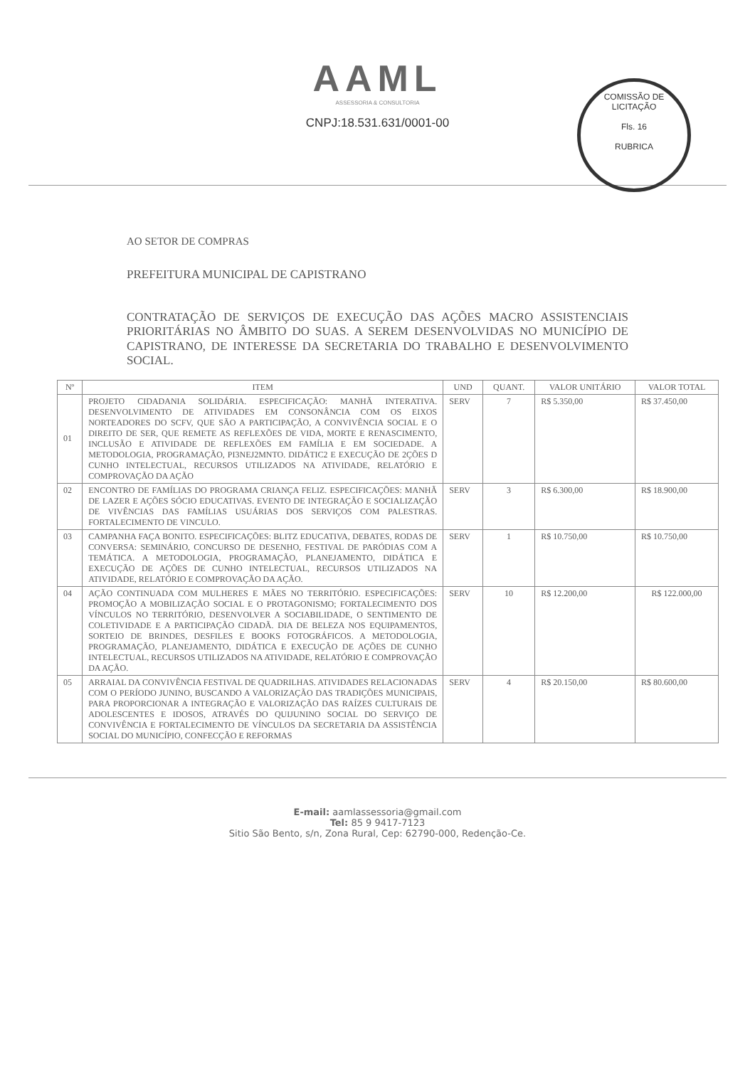AAML
ASSESSORIA & CONSULTORIA
CNPJ:18.531.631/0001-00
COMISSÃO DE LICITAÇÃO
Fls. 16
RUBRICA
AO SETOR DE COMPRAS
PREFEITURA MUNICIPAL DE CAPISTRANO
CONTRATAÇÃO DE SERVIÇOS DE EXECUÇÃO DAS AÇÕES MACRO ASSISTENCIAIS PRIORITÁRIAS NO ÂMBITO DO SUAS. A SEREM DESENVOLVIDAS NO MUNICÍPIO DE CAPISTRANO, DE INTERESSE DA SECRETARIA DO TRABALHO E DESENVOLVIMENTO SOCIAL.
| Nº | ITEM | UND | QUANT. | VALOR UNITÁRIO | VALOR TOTAL |
| --- | --- | --- | --- | --- | --- |
| 01 | PROJETO CIDADANIA SOLIDÁRIA. ESPECIFICAÇÃO: MANHÃ INTERATIVA. DESENVOLVIMENTO DE ATIVIDADES EM CONSONÂNCIA COM OS EIXOS NORTEADORES DO SCFV, QUE SÃO A PARTICIPAÇÃO, A CONVIVÊNCIA SOCIAL E O DIREITO DE SER, QUE REMETE AS REFLEXÕES DE VIDA, MORTE E RENASCIMENTO, INCLUSÃO E ATIVIDADE DE REFLEXÕES EM FAMÍLIA E EM SOCIEDADE. A METODOLOGIA, PROGRAMAÇÃO, PI3NEJ2MNTO. DIDÁTIC2 E EXECUÇÃO DE 2ÇÕES D CUNHO INTELECTUAL, RECURSOS UTILIZADOS NA ATIVIDADE, RELATÓRIO E COMPROVAÇÃO DA AÇÃO | SERV | 7 | R$ 5.350,00 | R$ 37.450,00 |
| 02 | ENCONTRO DE FAMÍLIAS DO PROGRAMA CRIANÇA FELIZ. ESPECIFICAÇÕES: MANHÃ DE LAZER E AÇÕES SÓCIO EDUCATIVAS. EVENTO DE INTEGRAÇÃO E SOCIALIZAÇÃO DE VIVÊNCIAS DAS FAMÍLIAS USUÁRIAS DOS SERVIÇOS COM PALESTRAS. FORTALECIMENTO DE VINCULO. | SERV | 3 | R$ 6.300,00 | R$ 18.900,00 |
| 03 | CAMPANHA FAÇA BONITO. ESPECIFICAÇÕES: BLITZ EDUCATIVA, DEBATES, RODAS DE CONVERSA: SEMINÁRIO, CONCURSO DE DESENHO, FESTIVAL DE PARÓDIAS COM A TEMÁTICA. A METODOLOGIA, PROGRAMAÇÃO, PLANEJAMENTO, DIDÁTICA E EXECUÇÃO DE AÇÕES DE CUNHO INTELECTUAL, RECURSOS UTILIZADOS NA ATIVIDADE, RELATÓRIO E COMPROVAÇÃO DA AÇÃO. | SERV | 1 | R$ 10.750,00 | R$ 10.750,00 |
| 04 | AÇÃO CONTINUADA COM MULHERES E MÃES NO TERRITÓRIO. ESPECIFICAÇÕES: PROMOÇÃO A MOBILIZAÇÃO SOCIAL E O PROTAGONISMO; FORTALECIMENTO DOS VÍNCULOS NO TERRITÓRIO, DESENVOLVER A SOCIABILIDADE, O SENTIMENTO DE COLETIVIDADE E A PARTICIPAÇÃO CIDADÃ. DIA DE BELEZA NOS EQUIPAMENTOS, SORTEIO DE BRINDES, DESFILES E BOOKS FOTOGRÁFICOS. A METODOLOGIA, PROGRAMAÇÃO, PLANEJAMENTO, DIDÁTICA E EXECUÇÃO DE AÇÕES DE CUNHO INTELECTUAL, RECURSOS UTILIZADOS NA ATIVIDADE, RELATÓRIO E COMPROVAÇÃO DA AÇÃO. | SERV | 10 | R$ 12.200,00 | R$ 122.000,00 |
| 05 | ARRAIAL DA CONVIVÊNCIA FESTIVAL DE QUADRILHAS. ATIVIDADES RELACIONADAS COM O PERÍODO JUNINO, BUSCANDO A VALORIZAÇÃO DAS TRADIÇÕES MUNICIPAIS, PARA PROPORCIONAR A INTEGRAÇÃO E VALORIZAÇÃO DAS RAÍZES CULTURAIS DE ADOLESCENTES E IDOSOS, ATRAVÉS DO QUIJUNINO SOCIAL DO SERVIÇO DE CONVIVÊNCIA E FORTALECIMENTO DE VÍNCULOS DA SECRETARIA DA ASSISTÊNCIA SOCIAL DO MUNICÍPIO, CONFECÇÃO E REFORMAS | SERV | 4 | R$ 20.150,00 | R$ 80.600,00 |
E-mail: aamlassessoria@gmail.com
Tel: 85 9 9417-7123
Sitio São Bento, s/n, Zona Rural, Cep: 62790-000, Redenção-Ce.